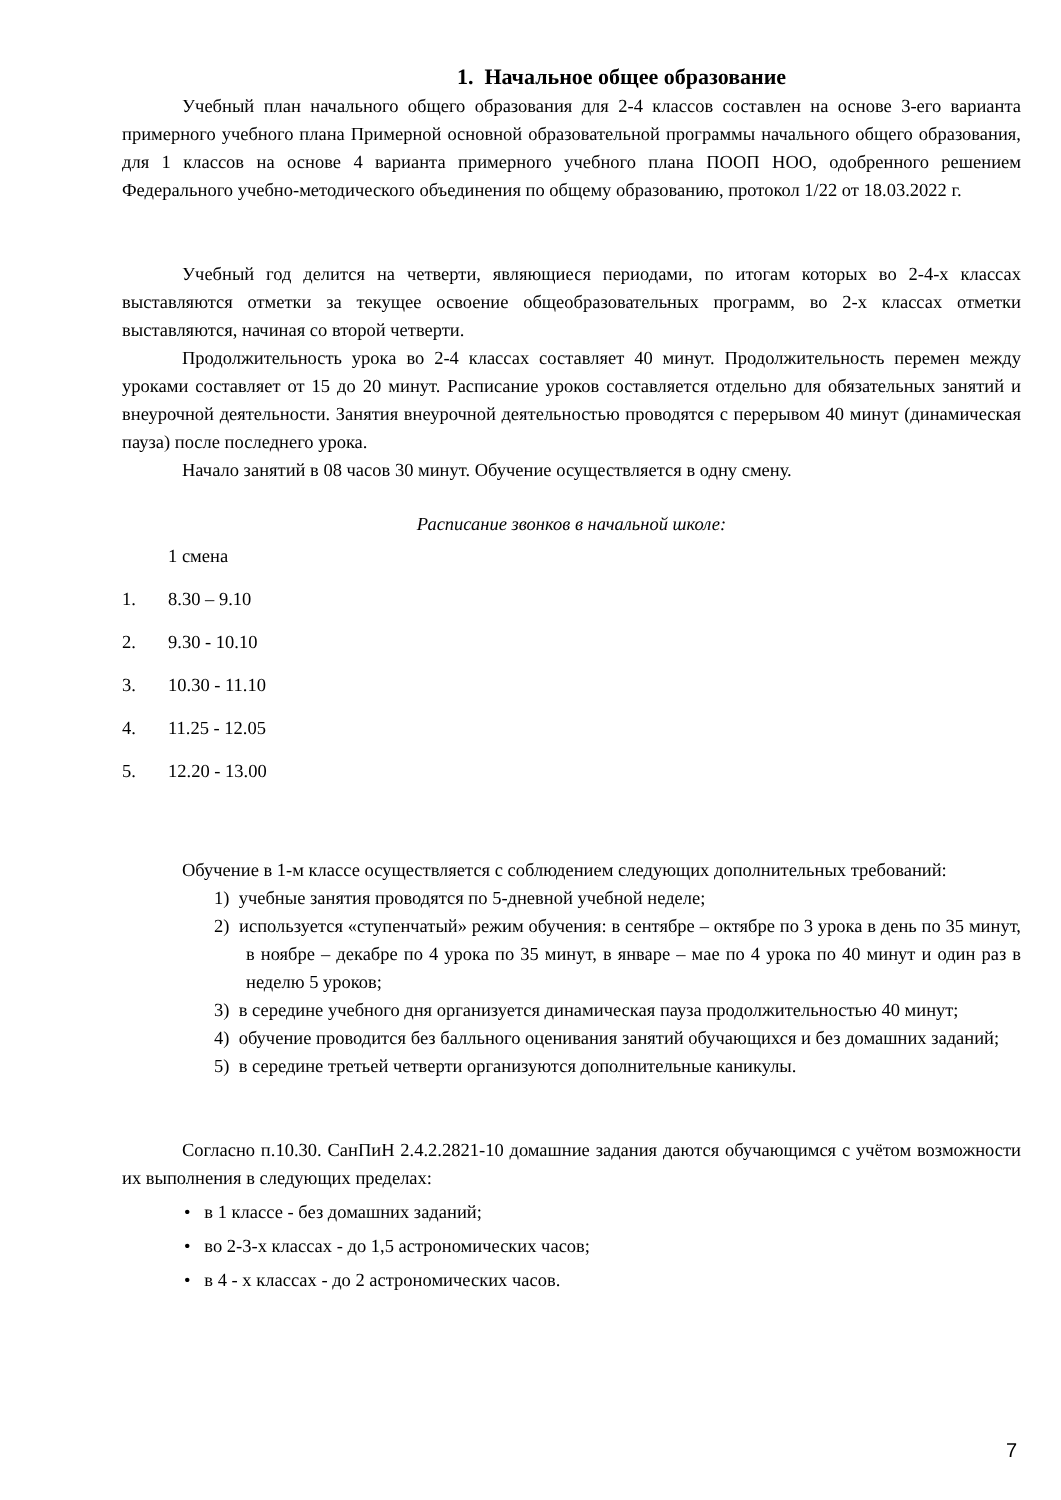1. Начальное общее образование
Учебный план начального общего образования для 2-4 классов составлен на основе 3-его варианта примерного учебного плана Примерной основной образовательной программы начального общего образования, для 1 классов на основе 4 варианта примерного учебного плана ПООП НОО, одобренного решением Федерального учебно-методического объединения по общему образованию, протокол 1/22 от 18.03.2022 г.
Учебный год делится на четверти, являющиеся периодами, по итогам которых во 2-4-х классах выставляются отметки за текущее освоение общеобразовательных программ, во 2-х классах отметки выставляются, начиная со второй четверти.
Продолжительность урока во 2-4 классах составляет 40 минут. Продолжительность перемен между уроками составляет от 15 до 20 минут. Расписание уроков составляется отдельно для обязательных занятий и внеурочной деятельности. Занятия внеурочной деятельностью проводятся с перерывом 40 минут (динамическая пауза) после последнего урока.
Начало занятий в 08 часов 30 минут. Обучение осуществляется в одну смену.
Расписание звонков в начальной школе:
1 смена
1. 8.30 – 9.10
2. 9.30 - 10.10
3. 10.30 - 11.10
4. 11.25 - 12.05
5. 12.20 - 13.00
Обучение в 1-м классе осуществляется с соблюдением следующих дополнительных требований:
1) учебные занятия проводятся по 5-дневной учебной неделе;
2) используется «ступенчатый» режим обучения: в сентябре – октябре по 3 урока в день по 35 минут, в ноябре – декабре по 4 урока по 35 минут, в январе – мае по 4 урока по 40 минут и один раз в неделю 5 уроков;
3) в середине учебного дня организуется динамическая пауза продолжительностью 40 минут;
4) обучение проводится без балльного оценивания занятий обучающихся и без домашних заданий;
5) в середине третьей четверти организуются дополнительные каникулы.
Согласно п.10.30. СанПиН 2.4.2.2821-10 домашние задания даются обучающимся с учётом возможности их выполнения в следующих пределах:
• в 1 классе - без домашних заданий;
• во 2-3-х классах - до 1,5 астрономических часов;
• в 4 - х классах - до 2 астрономических часов.
7